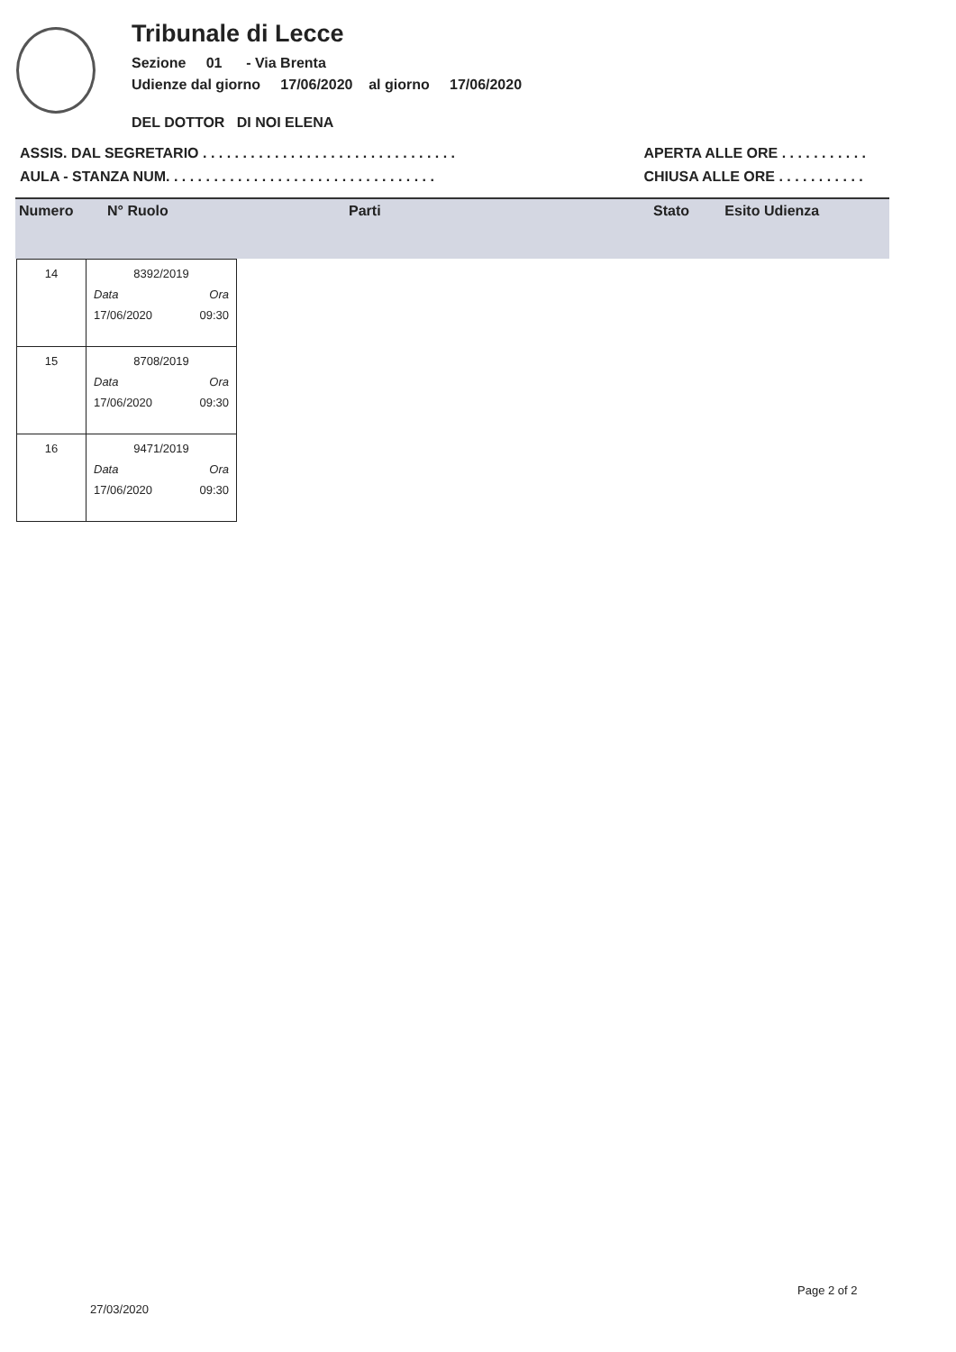Tribunale di Lecce
Sezione 01 - Via Brenta
Udienze dal giorno 17/06/2020 al giorno 17/06/2020
DEL DOTTOR DI NOI ELENA
ASSIS. DAL SEGRETARIO . . . . . . . . . . . . . . . . . . . . . . . . . . . . . . . .
AULA - STANZA NUM. . . . . . . . . . . . . . . . . . . . . . . . . . . . . . . . . .
APERTA ALLE ORE . . . . . . . . . . .
CHIUSA ALLE ORE . . . . . . . . . . .
| Numero | N° Ruolo | Parti | Stato | Esito Udienza |
| --- | --- | --- | --- | --- |
| 14 | 8392/2019 Data Ora 17/06/2020 09:30 |
| 15 | 8708/2019 Data Ora 17/06/2020 09:30 |
| 16 | 9471/2019 Data Ora 17/06/2020 09:30 |
Page 2 of 2
27/03/2020